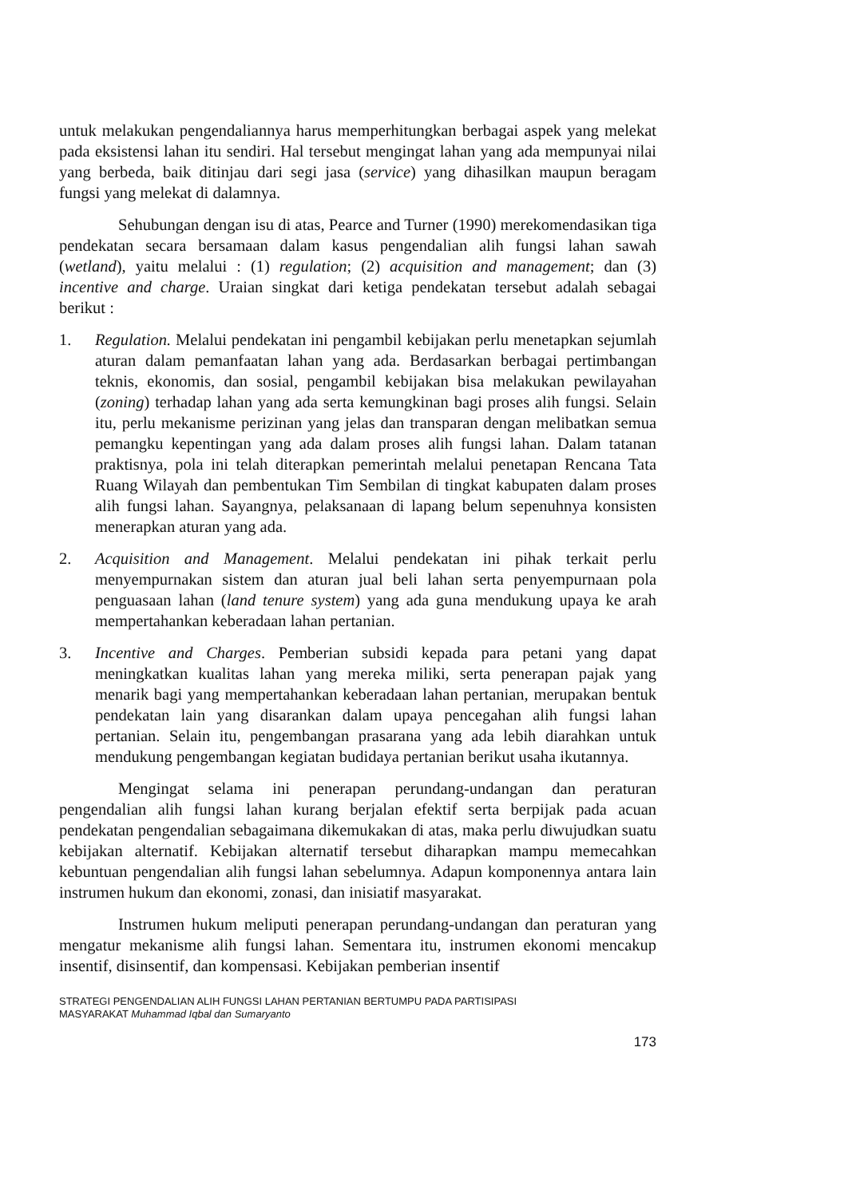untuk melakukan pengendaliannya harus memperhitungkan berbagai aspek yang melekat pada eksistensi lahan itu sendiri. Hal tersebut mengingat lahan yang ada mempunyai nilai yang berbeda, baik ditinjau dari segi jasa (service) yang dihasilkan maupun beragam fungsi yang melekat di dalamnya.
Sehubungan dengan isu di atas, Pearce and Turner (1990) merekomendasikan tiga pendekatan secara bersamaan dalam kasus pengendalian alih fungsi lahan sawah (wetland), yaitu melalui : (1) regulation; (2) acquisition and management; dan (3) incentive and charge. Uraian singkat dari ketiga pendekatan tersebut adalah sebagai berikut :
1. Regulation. Melalui pendekatan ini pengambil kebijakan perlu menetapkan sejumlah aturan dalam pemanfaatan lahan yang ada. Berdasarkan berbagai pertimbangan teknis, ekonomis, dan sosial, pengambil kebijakan bisa melakukan pewilayahan (zoning) terhadap lahan yang ada serta kemungkinan bagi proses alih fungsi. Selain itu, perlu mekanisme perizinan yang jelas dan transparan dengan melibatkan semua pemangku kepentingan yang ada dalam proses alih fungsi lahan. Dalam tatanan praktisnya, pola ini telah diterapkan pemerintah melalui penetapan Rencana Tata Ruang Wilayah dan pembentukan Tim Sembilan di tingkat kabupaten dalam proses alih fungsi lahan. Sayangnya, pelaksanaan di lapang belum sepenuhnya konsisten menerapkan aturan yang ada.
2. Acquisition and Management. Melalui pendekatan ini pihak terkait perlu menyempurnakan sistem dan aturan jual beli lahan serta penyempurnaan pola penguasaan lahan (land tenure system) yang ada guna mendukung upaya ke arah mempertahankan keberadaan lahan pertanian.
3. Incentive and Charges. Pemberian subsidi kepada para petani yang dapat meningkatkan kualitas lahan yang mereka miliki, serta penerapan pajak yang menarik bagi yang mempertahankan keberadaan lahan pertanian, merupakan bentuk pendekatan lain yang disarankan dalam upaya pencegahan alih fungsi lahan pertanian. Selain itu, pengembangan prasarana yang ada lebih diarahkan untuk mendukung pengembangan kegiatan budidaya pertanian berikut usaha ikutannya.
Mengingat selama ini penerapan perundang-undangan dan peraturan pengendalian alih fungsi lahan kurang berjalan efektif serta berpijak pada acuan pendekatan pengendalian sebagaimana dikemukakan di atas, maka perlu diwujudkan suatu kebijakan alternatif. Kebijakan alternatif tersebut diharapkan mampu memecahkan kebuntuan pengendalian alih fungsi lahan sebelumnya. Adapun komponennya antara lain instrumen hukum dan ekonomi, zonasi, dan inisiatif masyarakat.
Instrumen hukum meliputi penerapan perundang-undangan dan peraturan yang mengatur mekanisme alih fungsi lahan. Sementara itu, instrumen ekonomi mencakup insentif, disinsentif, dan kompensasi. Kebijakan pemberian insentif
STRATEGI PENGENDALIAN ALIH FUNGSI LAHAN PERTANIAN BERTUMPU PADA PARTISIPASI
MASYARAKAT Muhammad Iqbal dan Sumaryanto
173